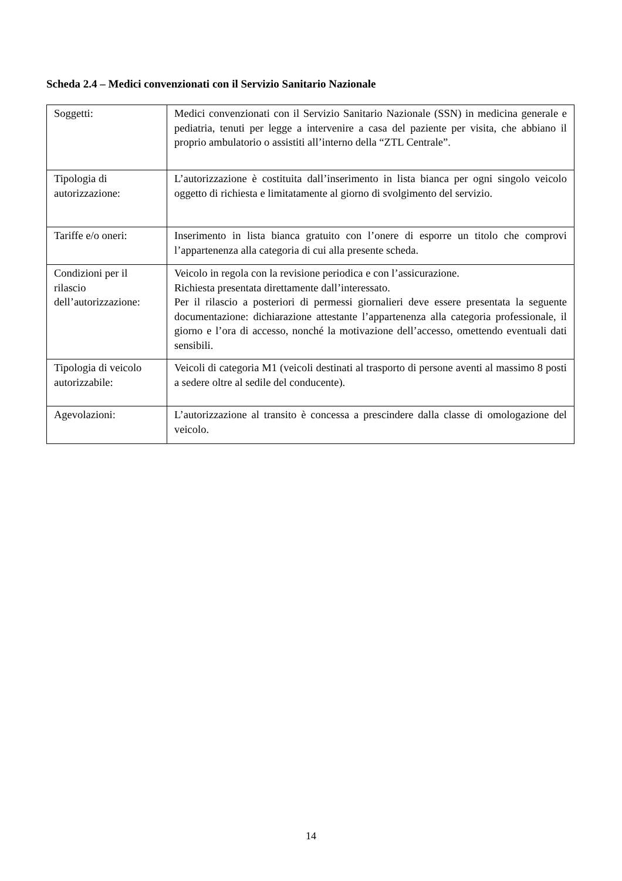Scheda 2.4 – Medici convenzionati con il Servizio Sanitario Nazionale
| Soggetti: | Medici convenzionati con il Servizio Sanitario Nazionale (SSN) in medicina generale e pediatria, tenuti per legge a intervenire a casa del paziente per visita, che abbiano il proprio ambulatorio o assistiti all’interno della “ZTL Centrale”. |
| Tipologia di autorizzazione: | L’autorizzazione è costituita dall’inserimento in lista bianca per ogni singolo veicolo oggetto di richiesta e limitatamente al giorno di svolgimento del servizio. |
| Tariffe e/o oneri: | Inserimento in lista bianca gratuito con l’onere di esporre un titolo che comprovi l’appartenenza alla categoria di cui alla presente scheda. |
| Condizioni per il rilascio dell’autorizzazione: | Veicolo in regola con la revisione periodica e con l’assicurazione. Richiesta presentata direttamente dall’interessato. Per il rilascio a posteriori di permessi giornalieri deve essere presentata la seguente documentazione: dichiarazione attestante l’appartenenza alla categoria professionale, il giorno e l’ora di accesso, nonché la motivazione dell’accesso, omettendo eventuali dati sensibili. |
| Tipologia di veicolo autorizzabile: | Veicoli di categoria M1 (veicoli destinati al trasporto di persone aventi al massimo 8 posti a sedere oltre al sedile del conducente). |
| Agevolazioni: | L’autorizzazione al transito è concessa a prescindere dalla classe di omologazione del veicolo. |
14